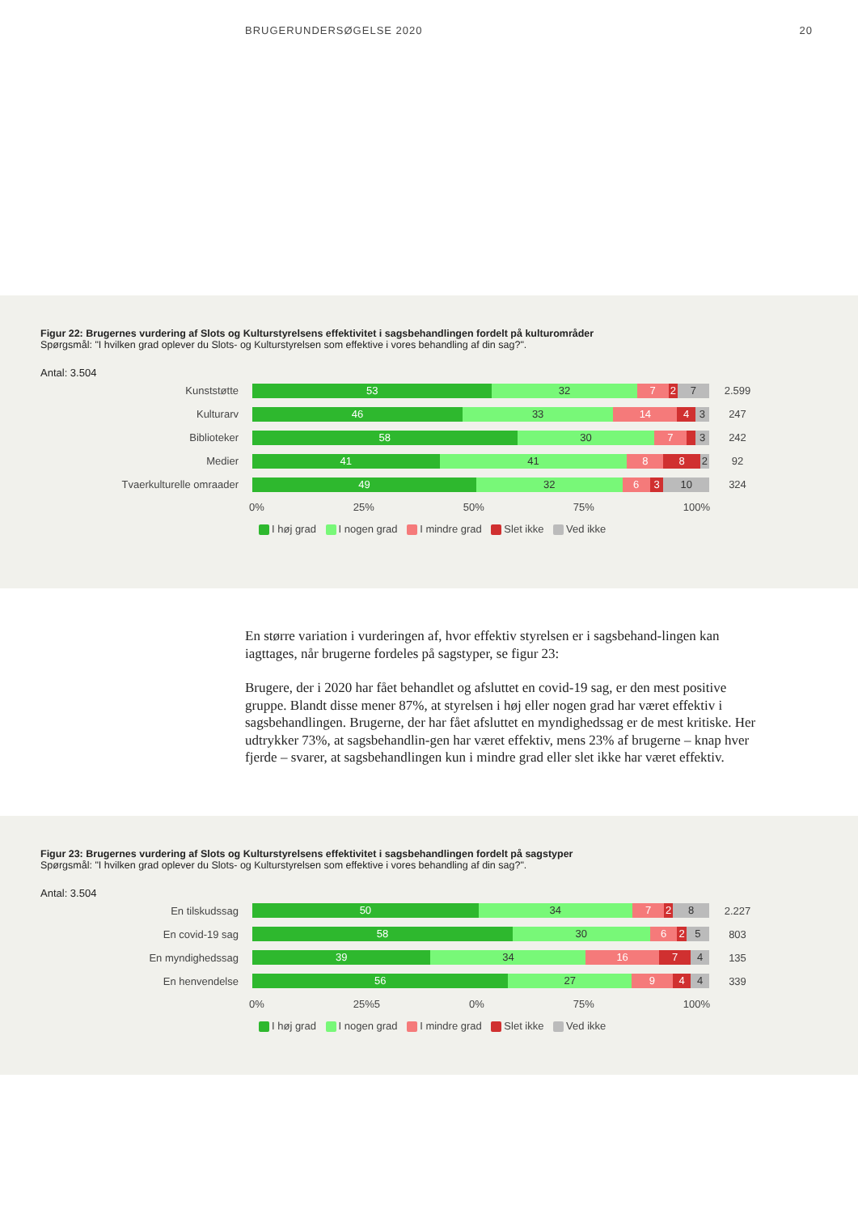BRUGERUNDERSØGELSE 2020 20
Figur 22: Brugernes vurdering af Slots og Kulturstyrelsens effektivitet i sagsbehandlingen fordelt på kulturområder
Spørgsmål: "I hvilken grad oplever du Slots- og Kulturstyrelsen som effektive i vores behandling af din sag?".
Antal: 3.504
Kunststøtte
53 32 7 2 7
2.599
Kulturarv
46 33 14 4 3
247
Biblioteker
58 30 7 3
242
Medier
41 41 8 8 2
92
Tvaerkulturelle omraader
49 32 6 3 10
324
0% 25% 50% 75% 100%
I høj grad I nogen grad I mindre grad Slet ikke Ved ikke
En større variation i vurderingen af, hvor effektiv styrelsen er i sagsbehand-lingen kan iagttages, når brugerne fordeles på sagstyper, se figur 23:
Brugere, der i 2020 har fået behandlet og afsluttet en covid-19 sag, er den mest positive gruppe. Blandt disse mener 87%, at styrelsen i høj eller nogen grad har været effektiv i sagsbehandlingen. Brugerne, der har fået afsluttet en myndighedssag er de mest kritiske. Her udtrykker 73%, at sagsbehandlin-gen har været effektiv, mens 23% af brugerne – knap hver fjerde – svarer, at sagsbehandlingen kun i mindre grad eller slet ikke har været effektiv.
Figur 23: Brugernes vurdering af Slots og Kulturstyrelsens effektivitet i sagsbehandlingen fordelt på sagstyper
Spørgsmål: "I hvilken grad oplever du Slots- og Kulturstyrelsen som effektive i vores behandling af din sag?".
Antal: 3.504
En tilskudssag
50 34 7 2 8
2.227
En covid-19 sag
58 30 6 2 5
803
En myndighedssag
39 34 16 7 4
135
En henvendelse
56 27 9 4 4
339
0% 25%5 0% 75% 100%
I høj grad I nogen grad I mindre grad Slet ikke Ved ikke